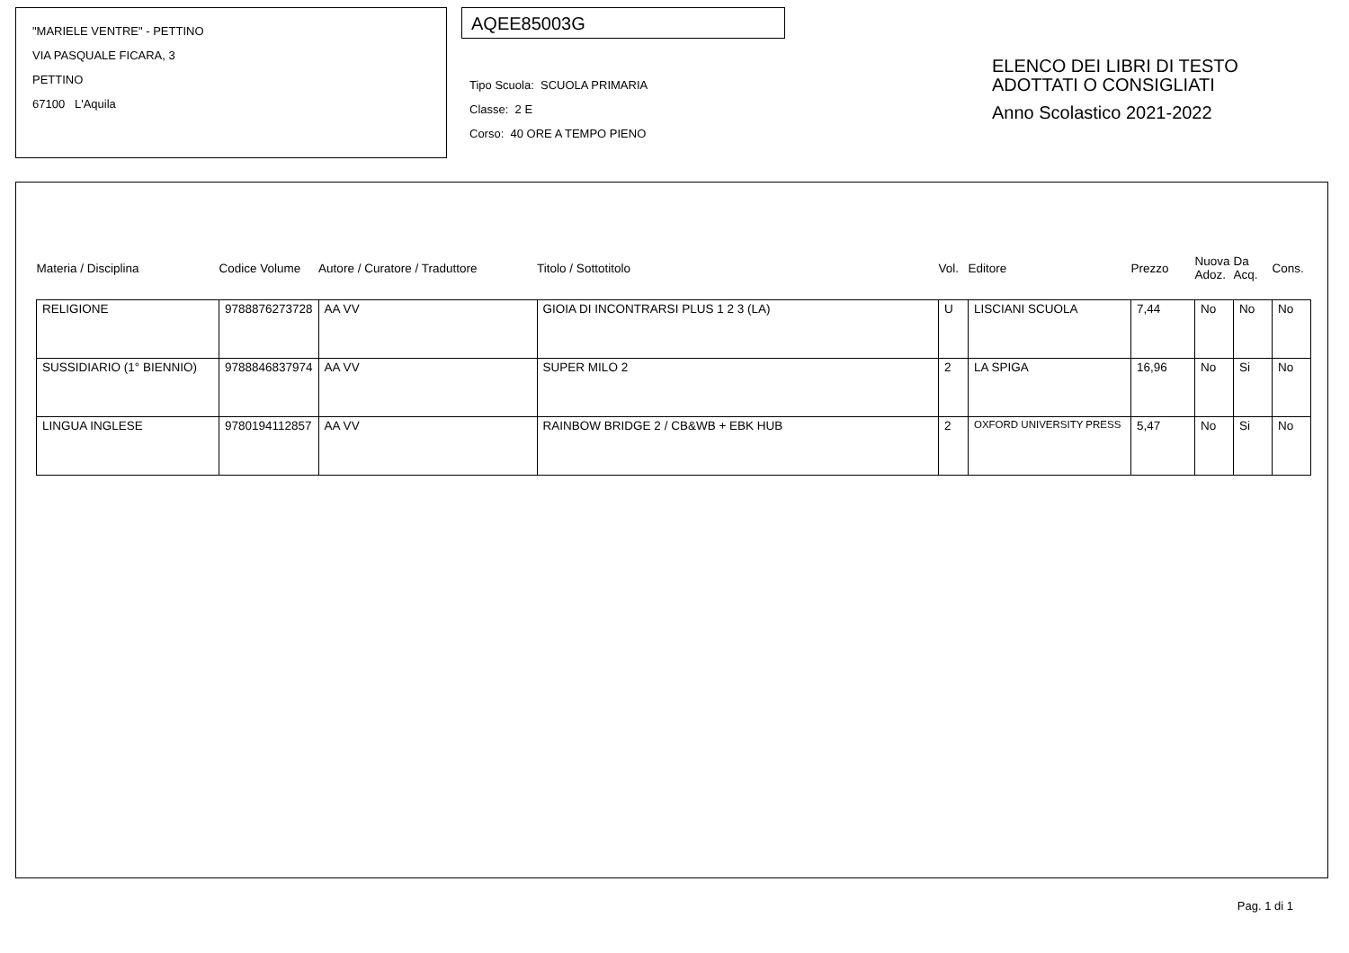"MARIELE VENTRE" - PETTINO
VIA PASQUALE FICARA, 3
PETTINO
67100 L'Aquila
AQEE85003G
Tipo Scuola: SCUOLA PRIMARIA
Classe: 2 E
Corso: 40 ORE A TEMPO PIENO
ELENCO DEI LIBRI DI TESTO
ADOTTATI O CONSIGLIATI
Anno Scolastico 2021-2022
| Materia / Disciplina | Codice Volume | Autore / Curatore / Traduttore | Titolo / Sottotitolo | Vol. | Editore | Prezzo | Nuova Adoz. | Da Acq. | Cons. |
| --- | --- | --- | --- | --- | --- | --- | --- | --- | --- |
| RELIGIONE | 9788876273728 | AA VV | GIOIA DI INCONTRARSI PLUS 1 2 3 (LA) | U | LISCIANI SCUOLA | 7,44 | No | No | No |
| SUSSIDIARIO (1° BIENNIO) | 9788846837974 | AA VV | SUPER MILO 2 | 2 | LA SPIGA | 16,96 | No | Si | No |
| LINGUA INGLESE | 9780194112857 | AA VV | RAINBOW BRIDGE 2 / CB&WB + EBK HUB | 2 | OXFORD UNIVERSITY PRESS | 5,47 | No | Si | No |
Pag. 1 di 1